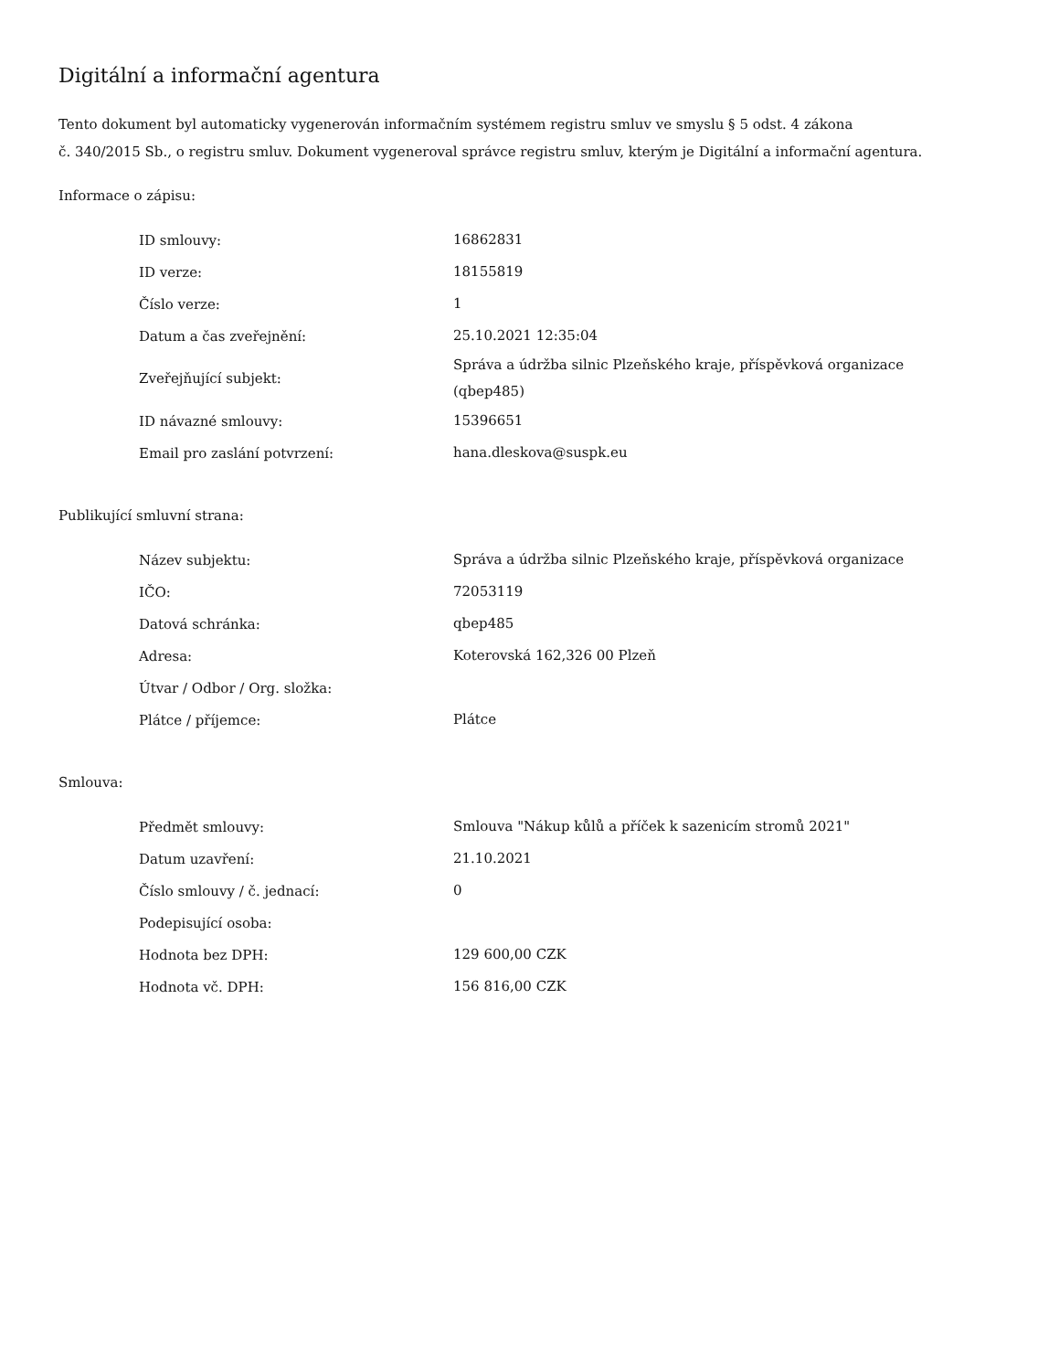Digitální a informační agentura
Tento dokument byl automaticky vygenerován informačním systémem registru smluv ve smyslu § 5 odst. 4 zákona
č. 340/2015 Sb., o registru smluv. Dokument vygeneroval správce registru smluv, kterým je Digitální a informační agentura.
Informace o zápisu:
| ID smlouvy: | 16862831 |
| ID verze: | 18155819 |
| Číslo verze: | 1 |
| Datum a čas zveřejnění: | 25.10.2021 12:35:04 |
| Zveřejňující subjekt: | Správa a údržba silnic Plzeňského kraje, příspěvková organizace (qbep485) |
| ID návazné smlouvy: | 15396651 |
| Email pro zaslání potvrzení: | hana.dleskova@suspk.eu |
Publikující smluvní strana:
| Název subjektu: | Správa a údržba silnic Plzeňského kraje, příspěvková organizace |
| IČO: | 72053119 |
| Datová schránka: | qbep485 |
| Adresa: | Koterovská 162,326 00 Plzeň |
| Útvar / Odbor / Org. složka: | |
| Plátce / příjemce: | Plátce |
Smlouva:
| Předmět smlouvy: | Smlouva "Nákup kůlů a příček k sazenicím stromů 2021" |
| Datum uzavření: | 21.10.2021 |
| Číslo smlouvy / č. jednací: | 0 |
| Podepisující osoba: | |
| Hodnota bez DPH: | 129 600,00 CZK |
| Hodnota vč. DPH: | 156 816,00 CZK |